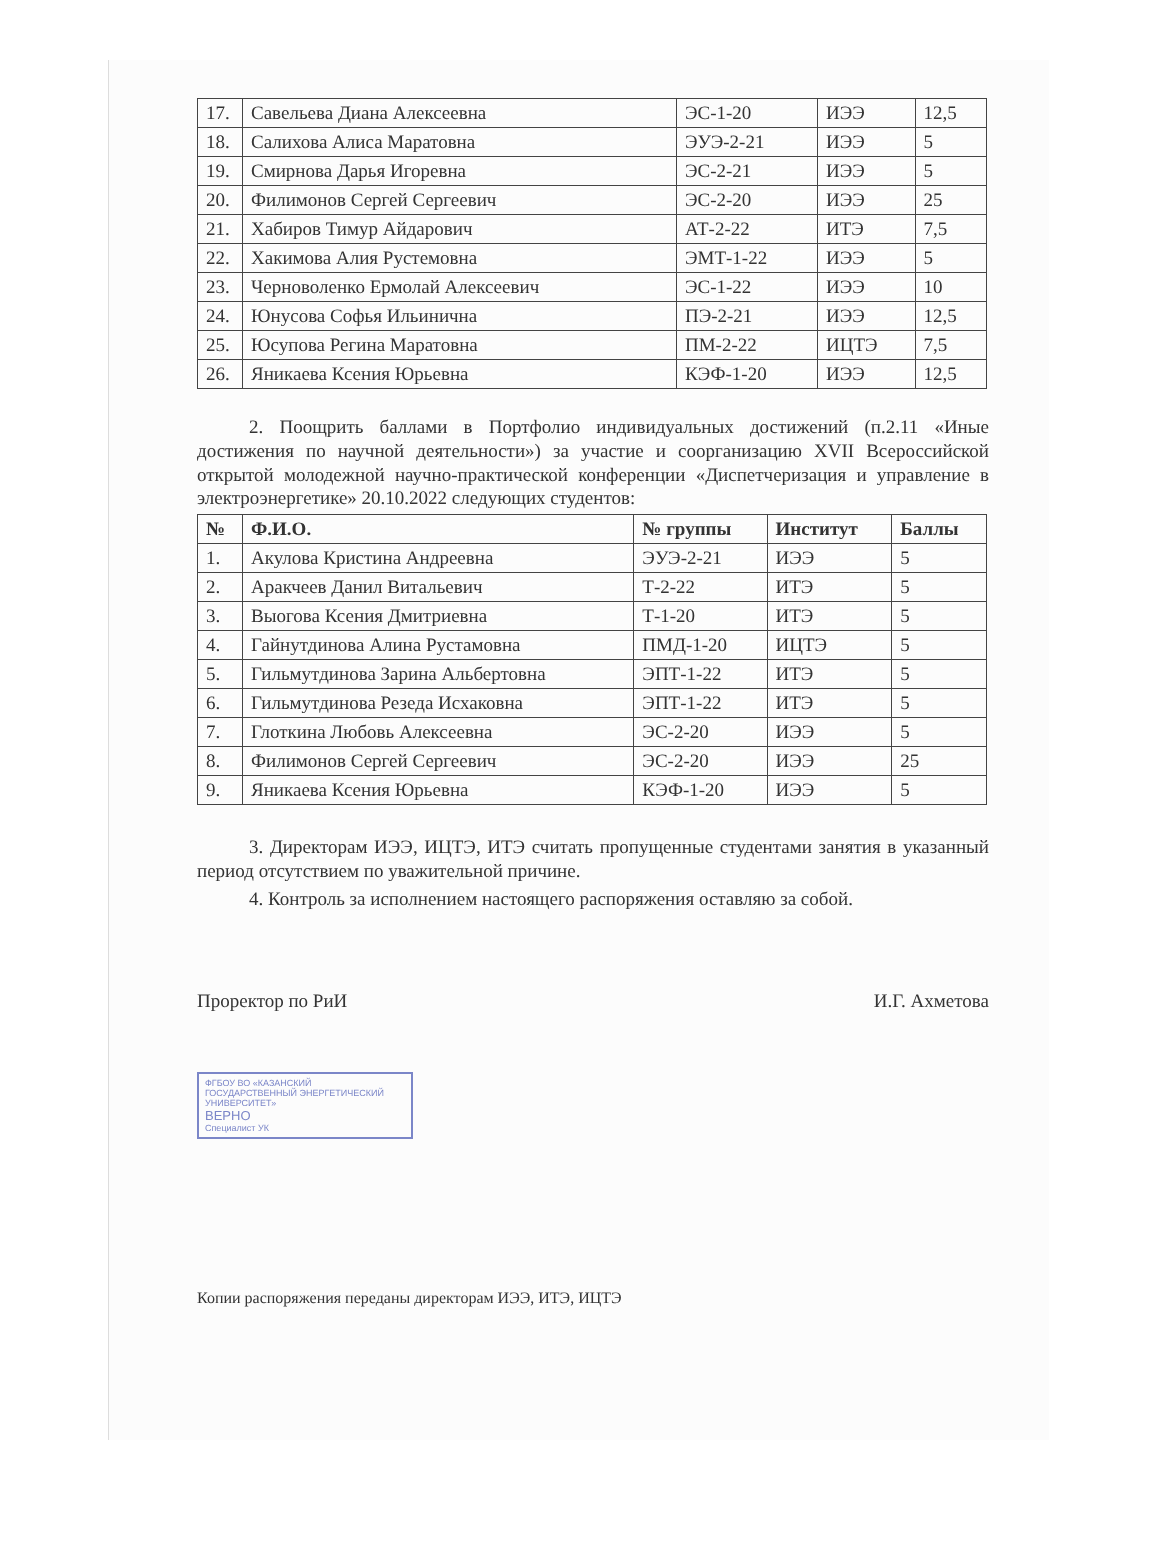| 17. | Савельева Диана Алексеевна | ЭС-1-20 | ИЭЭ | 12,5 |
| 18. | Салихова Алиса Маратовна | ЭУЭ-2-21 | ИЭЭ | 5 |
| 19. | Смирнова Дарья Игоревна | ЭС-2-21 | ИЭЭ | 5 |
| 20. | Филимонов Сергей Сергеевич | ЭС-2-20 | ИЭЭ | 25 |
| 21. | Хабиров Тимур Айдарович | АТ-2-22 | ИТЭ | 7,5 |
| 22. | Хакимова Алия Рустемовна | ЭМТ-1-22 | ИЭЭ | 5 |
| 23. | Черноволенко Ермолай Алексеевич | ЭС-1-22 | ИЭЭ | 10 |
| 24. | Юнусова Софья Ильинична | ПЭ-2-21 | ИЭЭ | 12,5 |
| 25. | Юсупова Регина Маратовна | ПМ-2-22 | ИЦТЭ | 7,5 |
| 26. | Яникаева Ксения Юрьевна | КЭФ-1-20 | ИЭЭ | 12,5 |
2. Поощрить баллами в Портфолио индивидуальных достижений (п.2.11 «Иные достижения по научной деятельности») за участие и соорганизацию XVII Всероссийской открытой молодежной научно-практической конференции «Диспетчеризация и управление в электроэнергетике» 20.10.2022 следующих студентов:
| № | Ф.И.О. | № группы | Институт | Баллы |
| --- | --- | --- | --- | --- |
| 1. | Акулова Кристина Андреевна | ЭУЭ-2-21 | ИЭЭ | 5 |
| 2. | Аракчеев Данил Витальевич | Т-2-22 | ИТЭ | 5 |
| 3. | Выогова Ксения Дмитриевна | Т-1-20 | ИТЭ | 5 |
| 4. | Гайнутдинова Алина Рустамовна | ПМД-1-20 | ИЦТЭ | 5 |
| 5. | Гильмутдинова Зарина Альбертовна | ЭПТ-1-22 | ИТЭ | 5 |
| 6. | Гильмутдинова Резеда Исхаковна | ЭПТ-1-22 | ИТЭ | 5 |
| 7. | Глоткина Любовь Алексеевна | ЭС-2-20 | ИЭЭ | 5 |
| 8. | Филимонов Сергей Сергеевич | ЭС-2-20 | ИЭЭ | 25 |
| 9. | Яникаева Ксения Юрьевна | КЭФ-1-20 | ИЭЭ | 5 |
3. Директорам ИЭЭ, ИЦТЭ, ИТЭ считать пропущенные студентами занятия в указанный период отсутствием по уважительной причине.
4. Контроль за исполнением настоящего распоряжения оставляю за собой.
Проректор по РиИ И.Г. Ахметова
ФГБОУ ВО «КАЗАНСКИЙ ГОСУДАРСТВЕННЫЙ ЭНЕРГЕТИЧЕСКИЙ УНИВЕРСИТЕТ»
ВЕРНО
Специалист УК
Копии распоряжения переданы директорам ИЭЭ, ИТЭ, ИЦТЭ